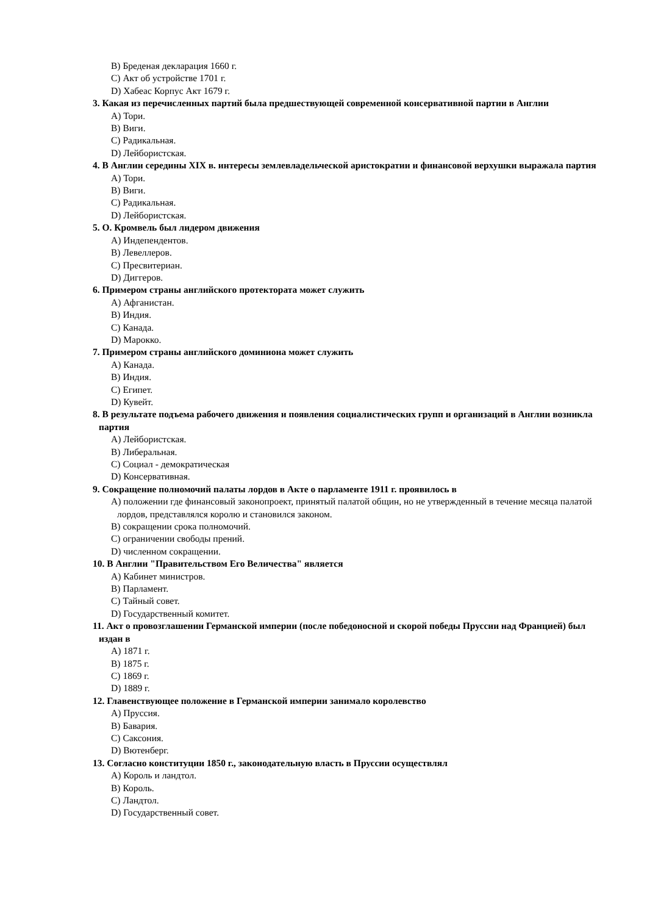B) Бреденая декларация 1660 г.
C) Акт об устройстве 1701 г.
D) Хабеас Корпус Акт 1679 г.
3. Какая из перечисленных партий была предшествующей современной консервативной партии в Англии
A) Тори.
B) Виги.
C) Радикальная.
D) Лейбористская.
4. В Англии середины XIX в. интересы землевладельческой аристократии и финансовой верхушки выражала партия
A) Тори.
B) Виги.
C) Радикальная.
D) Лейбористская.
5. О. Кромвель был лидером движения
A) Индепендентов.
B) Левеллеров.
C) Пресвитериан.
D) Диггеров.
6. Примером страны английского протектората может служить
A) Афганистан.
B) Индия.
C) Канада.
D) Марокко.
7. Примером страны английского доминиона может служить
A) Канада.
B) Индия.
C) Египет.
D) Кувейт.
8. В результате подъема рабочего движения и появления социалистических групп и организаций в Англии возникла партия
A) Лейбористская.
B) Либеральная.
C) Социал - демократическая
D) Консервативная.
9. Сокращение полномочий палаты лордов в Акте о парламенте 1911 г. проявилось в
A) положении где финансовый законопроект, принятый палатой общин, но не утвержденный в течение месяца палатой лордов, представлялся королю и становился законом.
B) сокращении срока полномочий.
C) ограничении свободы прений.
D) численном сокращении.
10. В Англии "Правительством Его Величества" является
A) Кабинет министров.
B) Парламент.
C) Тайный совет.
D) Государственный комитет.
11. Акт о провозглашении Германской империи (после победоносной и скорой победы Пруссии над Францией) был издан в
A) 1871 г.
B) 1875 г.
C) 1869 г.
D) 1889 г.
12. Главенствующее положение в Германской империи занимало королевство
A) Пруссия.
B) Бавария.
C) Саксония.
D) Вютенберг.
13. Согласно конституции 1850 г., законодательную власть в Пруссии осуществлял
A) Король и ландтол.
B) Король.
C) Ландтол.
D) Государственный совет.